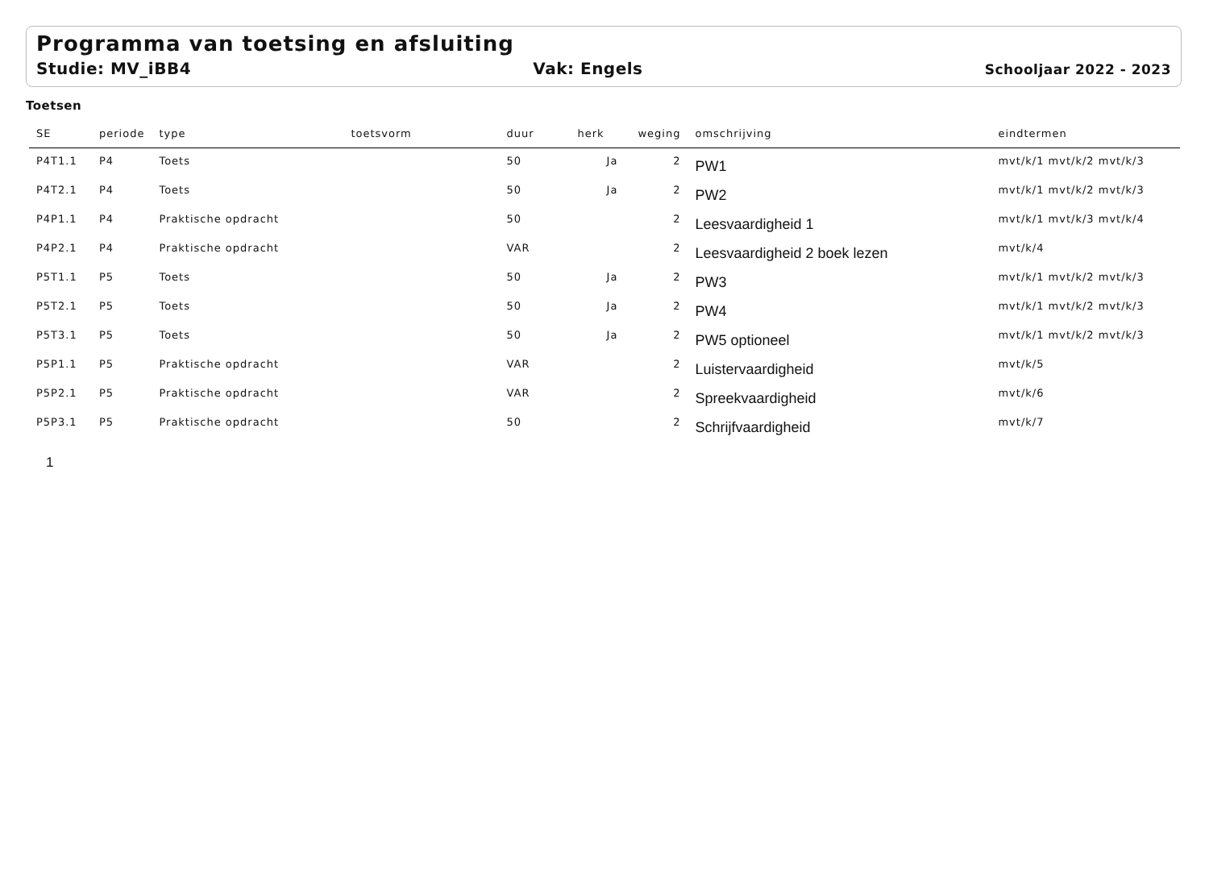Programma van toetsing en afsluiting
Studie: MV_iBB4 Vak: Engels
Schooljaar 2022 - 2023
Toetsen
| SE | periode | type | toetsvorm | duur | herk | weging | omschrijving | eindtermen |
| --- | --- | --- | --- | --- | --- | --- | --- | --- |
| P4T1.1 | P4 | Toets | | 50 | Ja | 2 | PW1 | mvt/k/1 mvt/k/2 mvt/k/3 |
| P4T2.1 | P4 | Toets | | 50 | Ja | 2 | PW2 | mvt/k/1 mvt/k/2 mvt/k/3 |
| P4P1.1 | P4 | Praktische opdracht | | 50 | | 2 | Leesvaardigheid 1 | mvt/k/1 mvt/k/3 mvt/k/4 |
| P4P2.1 | P4 | Praktische opdracht | | VAR | | 2 | Leesvaardigheid 2 boek lezen | mvt/k/4 |
| P5T1.1 | P5 | Toets | | 50 | Ja | 2 | PW3 | mvt/k/1 mvt/k/2 mvt/k/3 |
| P5T2.1 | P5 | Toets | | 50 | Ja | 2 | PW4 | mvt/k/1 mvt/k/2 mvt/k/3 |
| P5T3.1 | P5 | Toets | | 50 | Ja | 2 | PW5 optioneel | mvt/k/1 mvt/k/2 mvt/k/3 |
| P5P1.1 | P5 | Praktische opdracht | | VAR | | 2 | Luistervaardigheid | mvt/k/5 |
| P5P2.1 | P5 | Praktische opdracht | | VAR | | 2 | Spreekvaardigheid | mvt/k/6 |
| P5P3.1 | P5 | Praktische opdracht | | 50 | | 2 | Schrijfvaardigheid | mvt/k/7 |
1